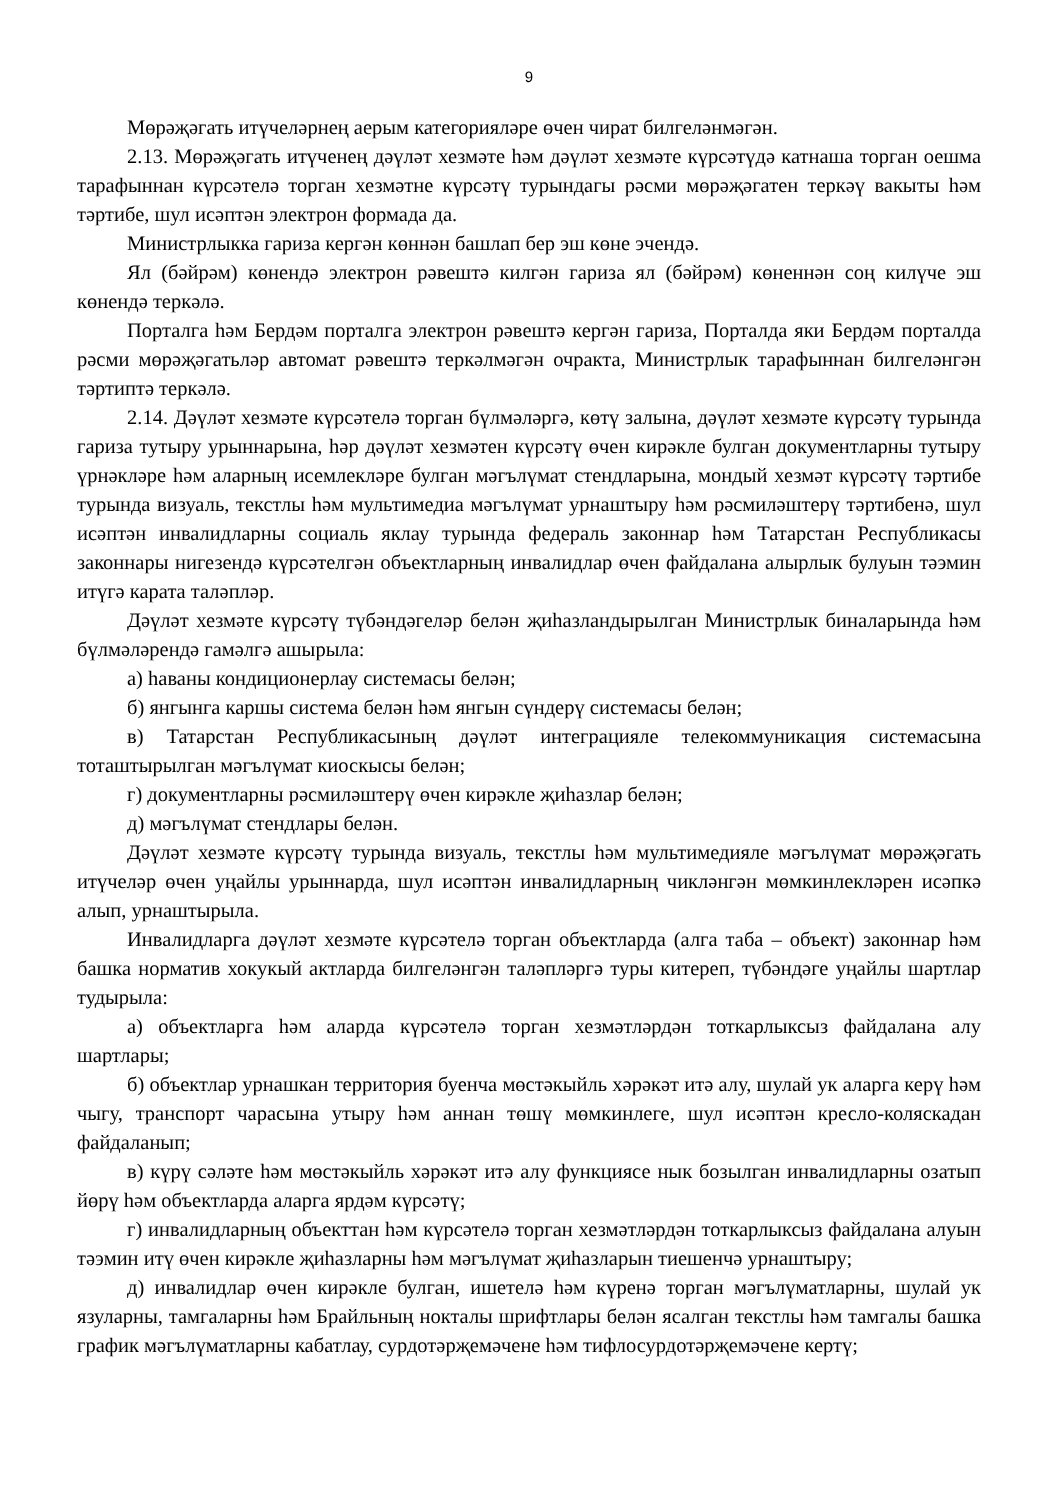9
Мөрәҗәгать итүчеләрнең аерым категорияләре өчен чират билгеләнмәгән.
2.13. Мөрәҗәгать итүченең дәүләт хезмәте һәм дәүләт хезмәте күрсәтүдә катнаша торган оешма тарафыннан күрсәтелә торган хезмәтне күрсәтү турындагы рәсми мөрәҗәгатен теркәү вакыты һәм тәртибе, шул исәптән электрон формада да.
Министрлыкка гариза кергән көннән башлап бер эш көне эчендә.
Ял (бәйрәм) көнендә электрон рәвештә килгән гариза ял (бәйрәм) көненнән соң килүче эш көнендә теркәлә.
Порталга һәм Бердәм порталга электрон рәвештә кергән гариза, Порталда яки Бердәм порталда рәсми мөрәҗәгатьләр автомат рәвештә теркәлмәгән очракта, Министрлык тарафыннан билгеләнгән тәртиптә теркәлә.
2.14. Дәүләт хезмәте күрсәтелә торган бүлмәләргә, көтү залына, дәүләт хезмәте күрсәтү турында гариза тутыру урыннарына, һәр дәүләт хезмәтен күрсәтү өчен кирәкле булган документларны тутыру үрнәкләре һәм аларның исемлекләре булган мәгълүмат стендларына, мондый хезмәт күрсәтү тәртибе турында визуаль, текстлы һәм мультимедиа мәгълүмат урнаштыру һәм рәсмиләштерү тәртибенә, шул исәптән инвалидларны социаль яклау турында федераль законнар һәм Татарстан Республикасы законнары нигезендә күрсәтелгән объектларның инвалидлар өчен файдалана алырлык булуын тәэмин итүгә карата таләпләр.
Дәүләт хезмәте күрсәтү түбәндәгеләр белән җиһазландырылган Министрлык биналарында һәм бүлмәләрендә гамәлгә ашырыла:
а) һаваны кондиционерлау системасы белән;
б) янгынга каршы система белән һәм янгын сүндерү системасы белән;
в) Татарстан Республикасының дәүләт интеграцияле телекоммуникация системасына тоташтырылган мәгълүмат киоскысы белән;
г) документларны рәсмиләштерү өчен кирәкле җиһазлар белән;
д) мәгълүмат стендлары белән.
Дәүләт хезмәте күрсәтү турында визуаль, текстлы һәм мультимедияле мәгълүмат мөрәҗәгать итүчеләр өчен уңайлы урыннарда, шул исәптән инвалидларның чикләнгән мөмкинлекләрен исәпкә алып, урнаштырыла.
Инвалидларга дәүләт хезмәте күрсәтелә торган объектларда (алга таба – объект) законнар һәм башка норматив хокукый актларда билгеләнгән таләпләргә туры китереп, түбәндәге уңайлы шартлар тудырыла:
а) объектларга һәм аларда күрсәтелә торган хезмәтләрдән тоткарлыксыз файдалана алу шартлары;
б) объектлар урнашкан территория буенча мөстәкыйль хәрәкәт итә алу, шулай ук аларга керү һәм чыгу, транспорт чарасына утыру һәм аннан төшү мөмкинлеге, шул исәптән кресло-коляскадан файдаланып;
в) күрү сәләте һәм мөстәкыйль хәрәкәт итә алу функциясе нык бозылган инвалидларны озатып йөрү һәм объектларда аларга ярдәм күрсәтү;
г) инвалидларның объекттан һәм күрсәтелә торган хезмәтләрдән тоткарлыксыз файдалана алуын тәэмин итү өчен кирәкле җиһазларны һәм мәгълүмат җиһазларын тиешенчә урнаштыру;
д) инвалидлар өчен кирәкле булган, ишетелә һәм күренә торган мәгълүматларны, шулай ук язуларны, тамгаларны һәм Брайльның нокталы шрифтлары белән ясалган текстлы һәм тамгалы башка график мәгълүматларны кабатлау, сурдотәрҗемәчене һәм тифлосурдотәрҗемәчене кертү;